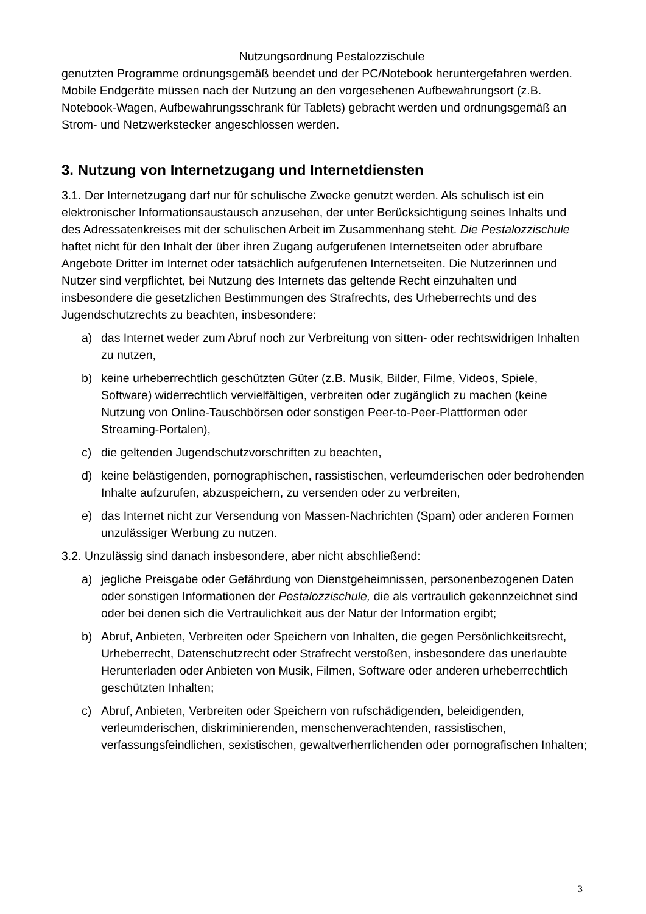Nutzungsordnung Pestalozzischule
genutzten Programme ordnungsgemäß beendet und der PC/Notebook heruntergefahren werden. Mobile Endgeräte müssen nach der Nutzung an den vorgesehenen Aufbewahrungsort (z.B. Notebook-Wagen, Aufbewahrungsschrank für Tablets) gebracht werden und ordnungsgemäß an Strom- und Netzwerkstecker angeschlossen werden.
3. Nutzung von Internetzugang und Internetdiensten
3.1. Der Internetzugang darf nur für schulische Zwecke genutzt werden. Als schulisch ist ein elektronischer Informationsaustausch anzusehen, der unter Berücksichtigung seines Inhalts und des Adressatenkreises mit der schulischen Arbeit im Zusammenhang steht. Die Pestalozzischule haftet nicht für den Inhalt der über ihren Zugang aufgerufenen Internetseiten oder abrufbare Angebote Dritter im Internet oder tatsächlich aufgerufenen Internetseiten. Die Nutzerinnen und Nutzer sind verpflichtet, bei Nutzung des Internets das geltende Recht einzuhalten und insbesondere die gesetzlichen Bestimmungen des Strafrechts, des Urheberrechts und des Jugendschutzrechts zu beachten, insbesondere:
a) das Internet weder zum Abruf noch zur Verbreitung von sitten- oder rechtswidrigen Inhalten zu nutzen,
b) keine urheberrechtlich geschützten Güter (z.B. Musik, Bilder, Filme, Videos, Spiele, Software) widerrechtlich vervielfältigen, verbreiten oder zugänglich zu machen (keine Nutzung von Online-Tauschbörsen oder sonstigen Peer-to-Peer-Plattformen oder Streaming-Portalen),
c) die geltenden Jugendschutzvorschriften zu beachten,
d) keine belästigenden, pornographischen, rassistischen, verleumderischen oder bedrohenden Inhalte aufzurufen, abzuspeichern, zu versenden oder zu verbreiten,
e) das Internet nicht zur Versendung von Massen-Nachrichten (Spam) oder anderen Formen unzulässiger Werbung zu nutzen.
3.2. Unzulässig sind danach insbesondere, aber nicht abschließend:
a) jegliche Preisgabe oder Gefährdung von Dienstgeheimnissen, personenbezogenen Daten oder sonstigen Informationen der Pestalozzischule, die als vertraulich gekennzeichnet sind oder bei denen sich die Vertraulichkeit aus der Natur der Information ergibt;
b) Abruf, Anbieten, Verbreiten oder Speichern von Inhalten, die gegen Persönlichkeitsrecht, Urheberrecht, Datenschutzrecht oder Strafrecht verstoßen, insbesondere das unerlaubte Herunterladen oder Anbieten von Musik, Filmen, Software oder anderen urheberrechtlich geschützten Inhalten;
c) Abruf, Anbieten, Verbreiten oder Speichern von rufschädigenden, beleidigenden, verleumderischen, diskriminierenden, menschenverachtenden, rassistischen, verfassungsfeindlichen, sexistischen, gewaltverherrlichenden oder pornografischen Inhalten;
3